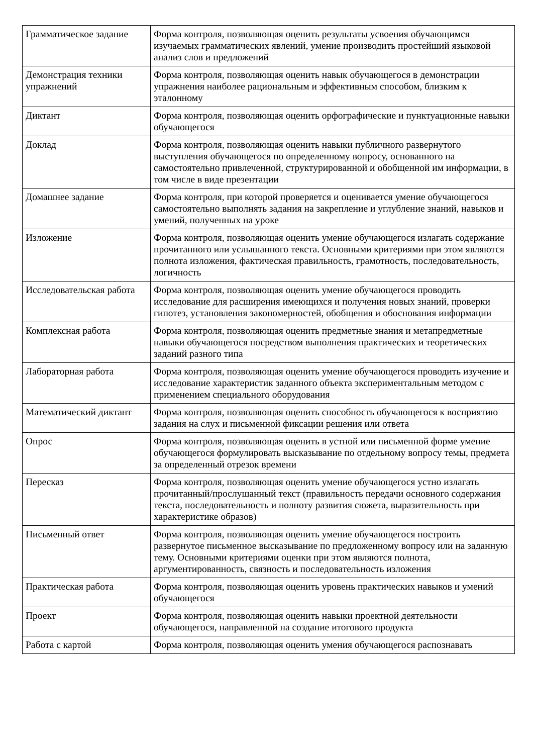| Грамматическое задание | Форма контроля, позволяющая оценить результаты усвоения обучающимся изучаемых грамматических явлений, умение производить простейший языковой анализ слов и предложений |
| Демонстрация техники упражнений | Форма контроля, позволяющая оценить навык обучающегося в демонстрации упражнения наиболее рациональным и эффективным способом, близким к эталонному |
| Диктант | Форма контроля, позволяющая оценить орфографические и пунктуационные навыки обучающегося |
| Доклад | Форма контроля, позволяющая оценить навыки публичного развернутого выступления обучающегося по определенному вопросу, основанного на самостоятельно привлеченной, структурированной и обобщенной им информации, в том числе в виде презентации |
| Домашнее задание | Форма контроля, при которой проверяется и оценивается умение обучающегося самостоятельно выполнять задания на закрепление и углубление знаний, навыков и умений, полученных на уроке |
| Изложение | Форма контроля, позволяющая оценить умение обучающегося излагать содержание прочитанного или услышанного текста. Основными критериями при этом являются полнота изложения, фактическая правильность, грамотность, последовательность, логичность |
| Исследовательская работа | Форма контроля, позволяющая оценить умение обучающегося проводить исследование для расширения имеющихся и получения новых знаний, проверки гипотез, установления закономерностей, обобщения и обоснования информации |
| Комплексная работа | Форма контроля, позволяющая оценить предметные знания и метапредметные навыки обучающегося посредством выполнения практических и теоретических заданий разного типа |
| Лабораторная работа | Форма контроля, позволяющая оценить умение обучающегося проводить изучение и исследование характеристик заданного объекта экспериментальным методом с применением специального оборудования |
| Математический диктант | Форма контроля, позволяющая оценить способность обучающегося к восприятию задания на слух и письменной фиксации решения или ответа |
| Опрос | Форма контроля, позволяющая оценить в устной или письменной форме умение обучающегося формулировать высказывание по отдельному вопросу темы, предмета за определенный отрезок времени |
| Пересказ | Форма контроля, позволяющая оценить умение обучающегося устно излагать прочитанный/прослушанный текст (правильность передачи основного содержания текста, последовательность и полноту развития сюжета, выразительность при характеристике образов) |
| Письменный ответ | Форма контроля, позволяющая оценить умение обучающегося построить развернутое письменное высказывание по предложенному вопросу или на заданную тему. Основными критериями оценки при этом являются полнота, аргументированность, связность и последовательность изложения |
| Практическая работа | Форма контроля, позволяющая оценить уровень практических навыков и умений обучающегося |
| Проект | Форма контроля, позволяющая оценить навыки проектной деятельности обучающегося, направленной на создание итогового продукта |
| Работа с картой | Форма контроля, позволяющая оценить умения обучающегося распознавать |